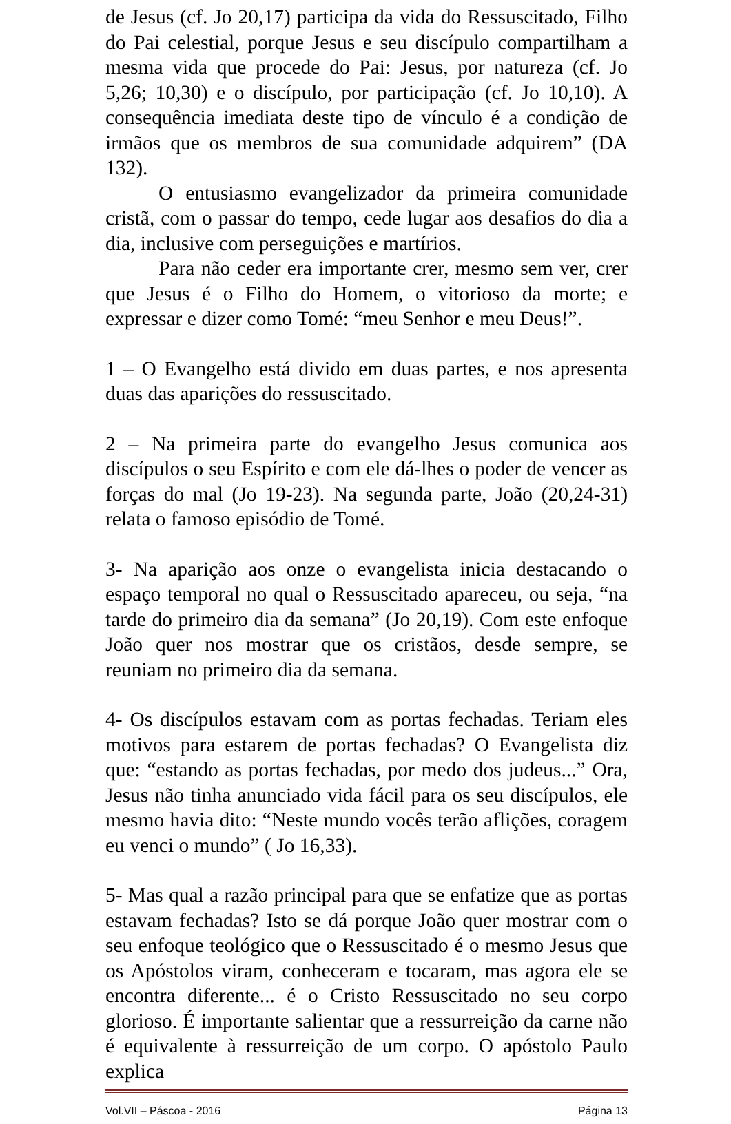de Jesus (cf. Jo 20,17) participa da vida do Ressuscitado, Filho do Pai celestial, porque Jesus e seu discípulo compartilham a mesma vida que procede do Pai: Jesus, por natureza (cf. Jo 5,26; 10,30) e o discípulo, por participação (cf. Jo 10,10). A consequência imediata deste tipo de vínculo é a condição de irmãos que os membros de sua comunidade adquirem” (DA 132).
O entusiasmo evangelizador da primeira comunidade cristã, com o passar do tempo, cede lugar aos desafios do dia a dia, inclusive com perseguições e martírios.
Para não ceder era importante crer, mesmo sem ver, crer que Jesus é o Filho do Homem, o vitorioso da morte; e expressar e dizer como Tomé: “meu Senhor e meu Deus!”.
1 – O Evangelho está divido em duas partes, e nos apresenta duas das aparições do ressuscitado.
2 – Na primeira parte do evangelho Jesus comunica aos discípulos o seu Espírito e com ele dá-lhes o poder de vencer as forças do mal (Jo 19-23). Na segunda parte, João (20,24-31) relata o famoso episódio de Tomé.
3- Na aparição aos onze o evangelista inicia destacando o espaço temporal no qual o Ressuscitado apareceu, ou seja, “na tarde do primeiro dia da semana” (Jo 20,19). Com este enfoque João quer nos mostrar que os cristãos, desde sempre, se reuniam no primeiro dia da semana.
4- Os discípulos estavam com as portas fechadas. Teriam eles motivos para estarem de portas fechadas? O Evangelista diz que: “estando as portas fechadas, por medo dos judeus...” Ora, Jesus não tinha anunciado vida fácil para os seu discípulos, ele mesmo havia dito: “Neste mundo vocês terão aflições, coragem eu venci o mundo” ( Jo 16,33).
5- Mas qual a razão principal para que se enfatize que as portas estavam fechadas? Isto se dá porque João quer mostrar com o seu enfoque teológico que o Ressuscitado é o mesmo Jesus que os Apóstolos viram, conheceram e tocaram, mas agora ele se encontra diferente... é o Cristo Ressuscitado no seu corpo glorioso. É importante salientar que a ressurreição da carne não é equivalente à ressurreição de um corpo. O apóstolo Paulo explica
Vol.VII – Páscoa - 2016 Página 13